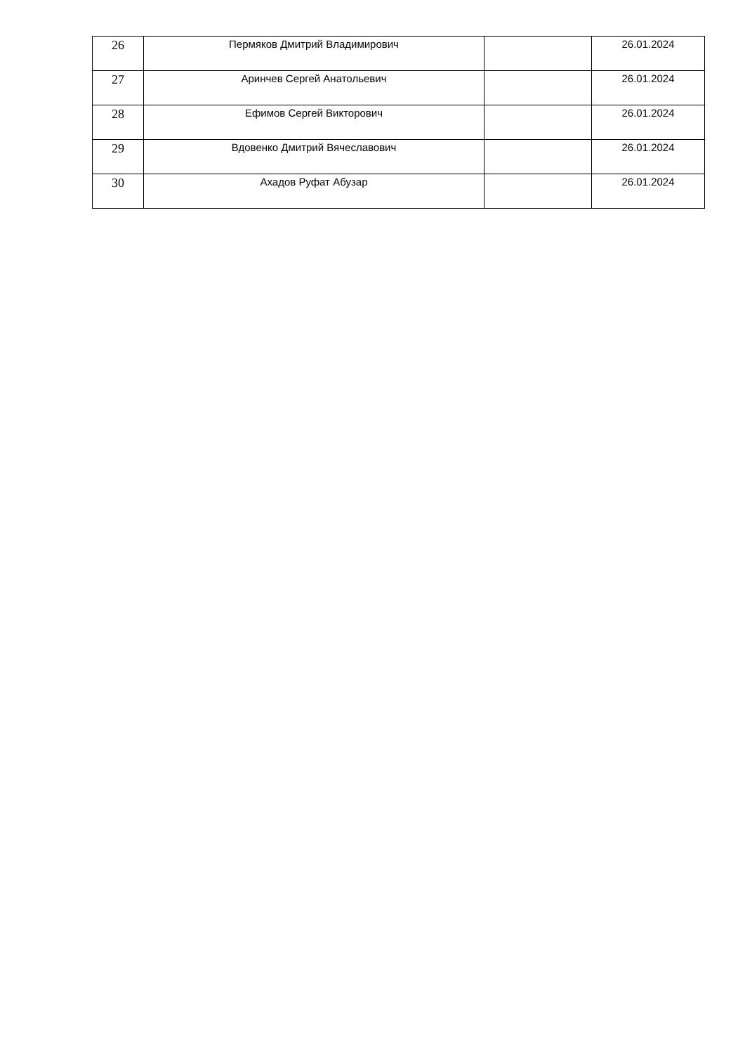| 26 | Пермяков Дмитрий Владимирович | | 26.01.2024 |
| 27 | Аринчев Сергей Анатольевич | | 26.01.2024 |
| 28 | Ефимов Сергей Викторович | | 26.01.2024 |
| 29 | Вдовенко Дмитрий Вячеславович | | 26.01.2024 |
| 30 | Ахадов Руфат Абузар | | 26.01.2024 |